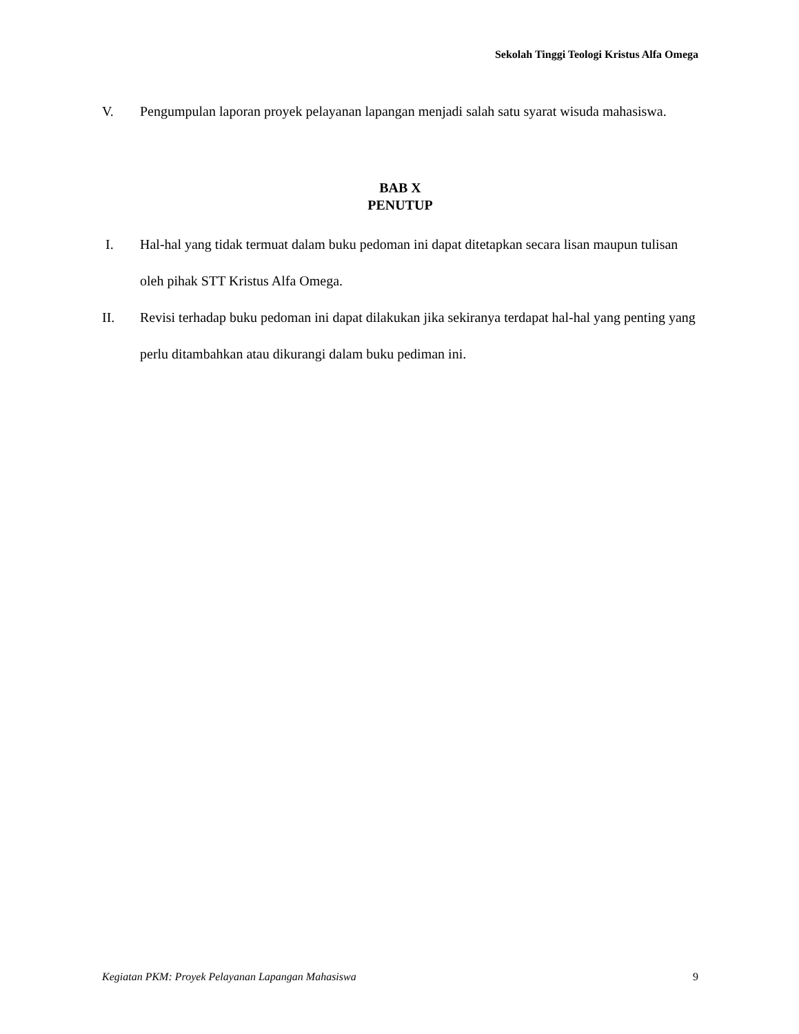Sekolah Tinggi Teologi Kristus Alfa Omega
V. Pengumpulan laporan proyek pelayanan lapangan menjadi salah satu syarat wisuda mahasiswa.
BAB X
PENUTUP
I. Hal-hal yang tidak termuat dalam buku pedoman ini dapat ditetapkan secara lisan maupun tulisan oleh pihak STT Kristus Alfa Omega.
II. Revisi terhadap buku pedoman ini dapat dilakukan jika sekiranya terdapat hal-hal yang penting yang perlu ditambahkan atau dikurangi dalam buku pediman ini.
Kegiatan PKM: Proyek Pelayanan Lapangan Mahasiswa 9